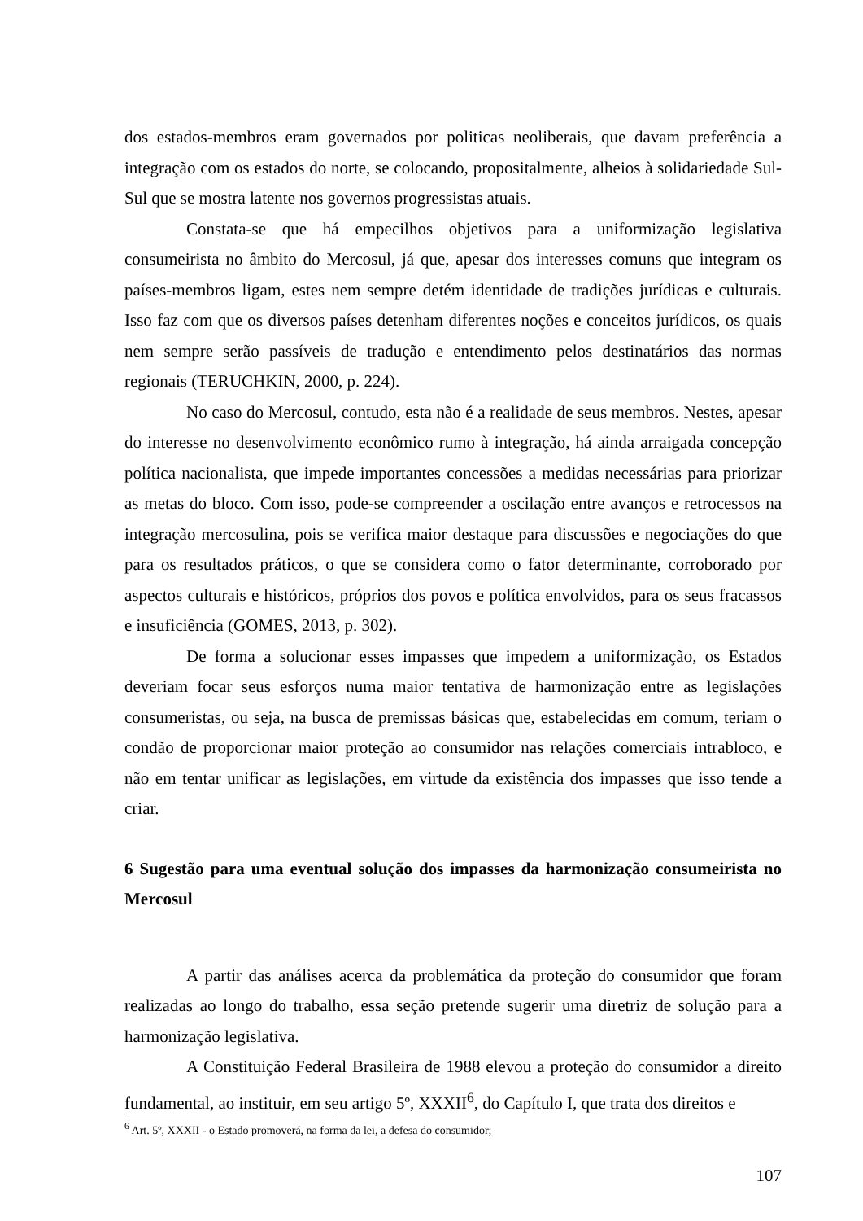dos estados-membros eram governados por politicas neoliberais, que davam preferência a integração com os estados do norte, se colocando, propositalmente, alheios à solidariedade Sul-Sul que se mostra latente nos governos progressistas atuais.
Constata-se que há empecilhos objetivos para a uniformização legislativa consumeirista no âmbito do Mercosul, já que, apesar dos interesses comuns que integram os países-membros ligam, estes nem sempre detém identidade de tradições jurídicas e culturais. Isso faz com que os diversos países detenham diferentes noções e conceitos jurídicos, os quais nem sempre serão passíveis de tradução e entendimento pelos destinatários das normas regionais (TERUCHKIN, 2000, p. 224).
No caso do Mercosul, contudo, esta não é a realidade de seus membros. Nestes, apesar do interesse no desenvolvimento econômico rumo à integração, há ainda arraigada concepção política nacionalista, que impede importantes concessões a medidas necessárias para priorizar as metas do bloco. Com isso, pode-se compreender a oscilação entre avanços e retrocessos na integração mercosulina, pois se verifica maior destaque para discussões e negociações do que para os resultados práticos, o que se considera como o fator determinante, corroborado por aspectos culturais e históricos, próprios dos povos e política envolvidos, para os seus fracassos e insuficiência (GOMES, 2013, p. 302).
De forma a solucionar esses impasses que impedem a uniformização, os Estados deveriam focar seus esforços numa maior tentativa de harmonização entre as legislações consumeristas, ou seja, na busca de premissas básicas que, estabelecidas em comum, teriam o condão de proporcionar maior proteção ao consumidor nas relações comerciais intrabloco, e não em tentar unificar as legislações, em virtude da existência dos impasses que isso tende a criar.
6 Sugestão para uma eventual solução dos impasses da harmonização consumeirista no Mercosul
A partir das análises acerca da problemática da proteção do consumidor que foram realizadas ao longo do trabalho, essa seção pretende sugerir uma diretriz de solução para a harmonização legislativa.
A Constituição Federal Brasileira de 1988 elevou a proteção do consumidor a direito fundamental, ao instituir, em seu artigo 5º, XXXII<sup>6</sup>, do Capítulo I, que trata dos direitos e
<sup>6</sup> Art. 5º, XXXII - o Estado promoverá, na forma da lei, a defesa do consumidor;
107